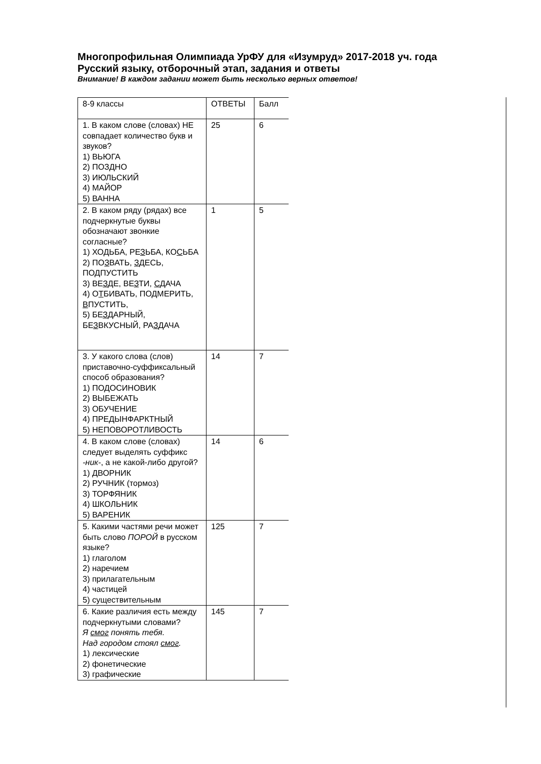Многопрофильная Олимпиада УрФУ для «Изумруд» 2017-2018 уч. года
Русский языку, отборочный этап, задания и ответы
Внимание! В каждом задании может быть несколько верных ответов!
| 8-9 классы | ОТВЕТЫ | Балл |
| 1. В каком слове (словах) НЕ совпадает количество букв и звуков? 1) ВЬЮГА 2) ПОЗДНО 3) ИЮЛЬСКИЙ 4) МАЙОР 5) ВАННА | 25 | 6 |
| 2. В каком ряду (рядах) все подчеркнутые буквы обозначают звонкие согласные? 1) ХО Д ЬБА, РЕ З ЬБА, КО С ЬБА 2) ПО З ВАТЬ, З ДЕСЬ, ПО Д ПУСТИТЬ 3) ВЕ З ДЕ, ВЕ З ТИ, С ДАЧА 4) О Т БИВАТЬ, ПО Д МЕРИТЬ, В ПУСТИТЬ, 5) БЕ З ДАРНЫЙ, БЕ З ВКУСНЫЙ, РА З ДАЧА | 1 | 5 |
| 3. У какого слова (слов) приставочно-суффиксальный способ образования? 1) ПОДОСИНОВИК 2) ВЫБЕЖАТЬ 3) ОБУЧЕНИЕ 4) ПРЕДЫНФАРКТНЫЙ 5) НЕПОВОРОТЛИВОСТЬ | 14 | 7 |
| 4. В каком слове (словах) следует выделять суффикс -ник- , а не какой-либо другой? 1) ДВОРНИК 2) РУЧНИК (тормоз) 3) ТОРФЯНИК 4) ШКОЛЬНИК 5) ВАРЕНИК | 14 | 6 |
| 5. Какими частями речи может быть слово ПОРОЙ в русском языке? 1) глаголом 2) наречием 3) прилагательным 4) частицей 5) существительным | 125 | 7 |
| 6. Какие различия есть между подчеркнутыми словами? Я смог понять тебя. Над городом стоял смог . 1) лексические 2) фонетические 3) графические | 145 | 7 |